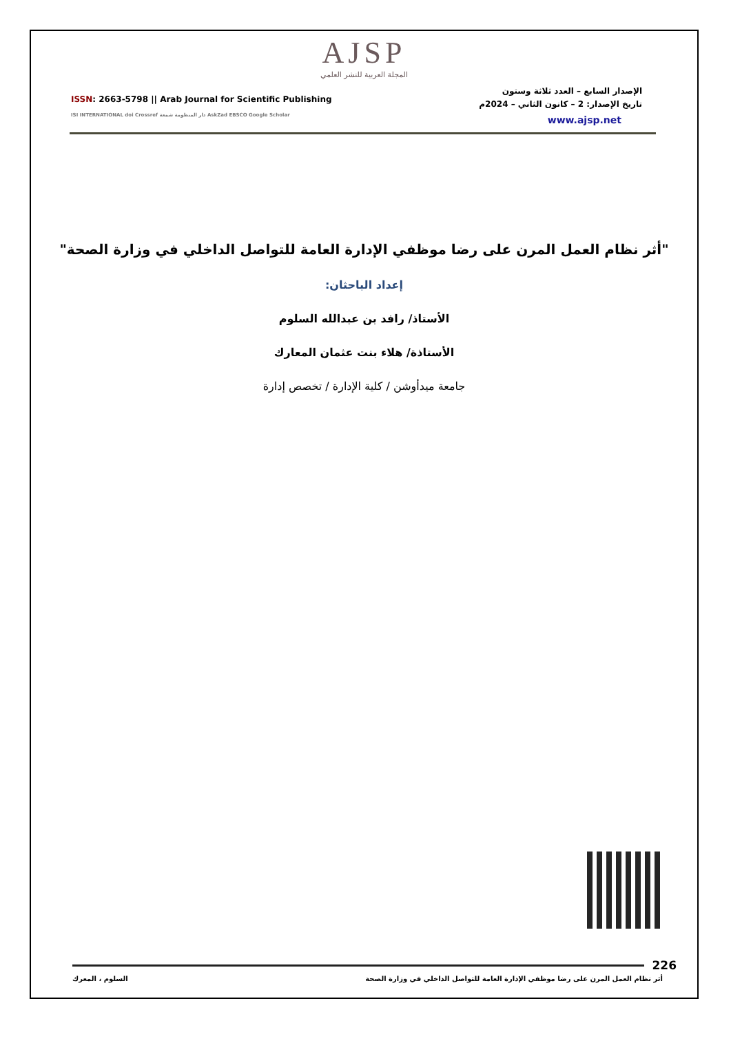AJSP
المجلة العربية للنشر العلمي
ISSN: 2663-5798 || Arab Journal for Scientific Publishing
ISI INTERNATIONAL doi Crossref دار المنظومة شمعة AskZad EBSCO Google Scholar
الإصدار السابع – العدد ثلاثة وستون
تاريخ الإصدار: 2 – كانون الثاني – 2024م
www.ajsp.net
"أثر نظام العمل المرن على رضا موظفي الإدارة العامة للتواصل الداخلي في وزارة الصحة"
إعداد الباحثان:
الأستاذ/ رافد بن عبدالله السلوم
الأستاذة/ هلاء بنت عثمان المعارك
جامعة ميدأوشن / كلية الإدارة / تخصص إدارة
226
أثر نظام العمل المرن على رضا موظفي الإدارة العامة للتواصل الداخلي في وزارة الصحة السلوم ، المعرك